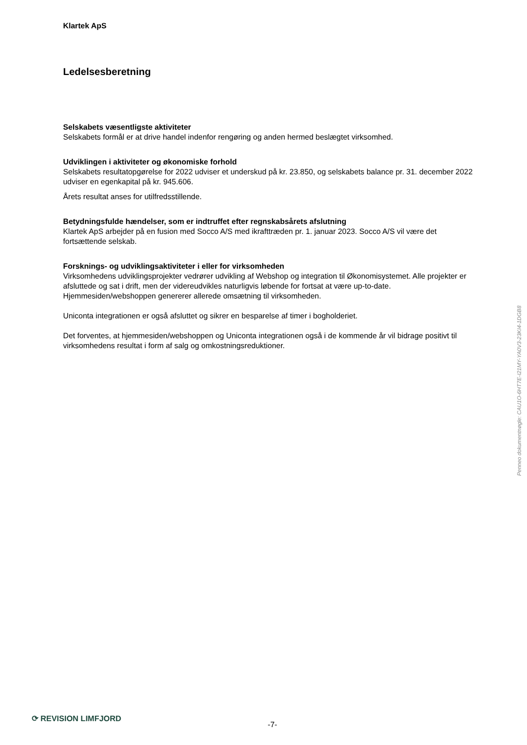Klartek ApS
Ledelsesberetning
Selskabets væsentligste aktiviteter
Selskabets formål er at drive handel indenfor rengøring og anden hermed beslægtet virksomhed.
Udviklingen i aktiviteter og økonomiske forhold
Selskabets resultatopgørelse for 2022 udviser et underskud på kr. 23.850, og selskabets balance pr. 31. december 2022 udviser en egenkapital på kr. 945.606.
Årets resultat anses for utilfredsstillende.
Betydningsfulde hændelser, som er indtruffet efter regnskabsårets afslutning
Klartek ApS arbejder på en fusion med Socco A/S med ikrafttræden pr. 1. januar 2023. Socco A/S vil være det fortsættende selskab.
Forsknings- og udviklingsaktiviteter i eller for virksomheden
Virksomhedens udviklingsprojekter vedrører udvikling af Webshop og integration til Økonomisystemet. Alle projekter er afsluttede og sat i drift, men der videreudvikles naturligvis løbende for fortsat at være up-to-date. Hjemmesiden/webshoppen genererer allerede omsætning til virksomheden.
Uniconta integrationen er også afsluttet og sikrer en besparelse af timer i bogholderiet.
Det forventes, at hjemmesiden/webshoppen og Uniconta integrationen også i de kommende år vil bidrage positivt til virksomhedens resultat i form af salg og omkostningsreduktioner.
Penneo dokumentnøgle: CAU1O-6HT7E-I21MY-YA0V3-23KI4-1DGB8
⟳ REVISION LIMFJORD
-7-